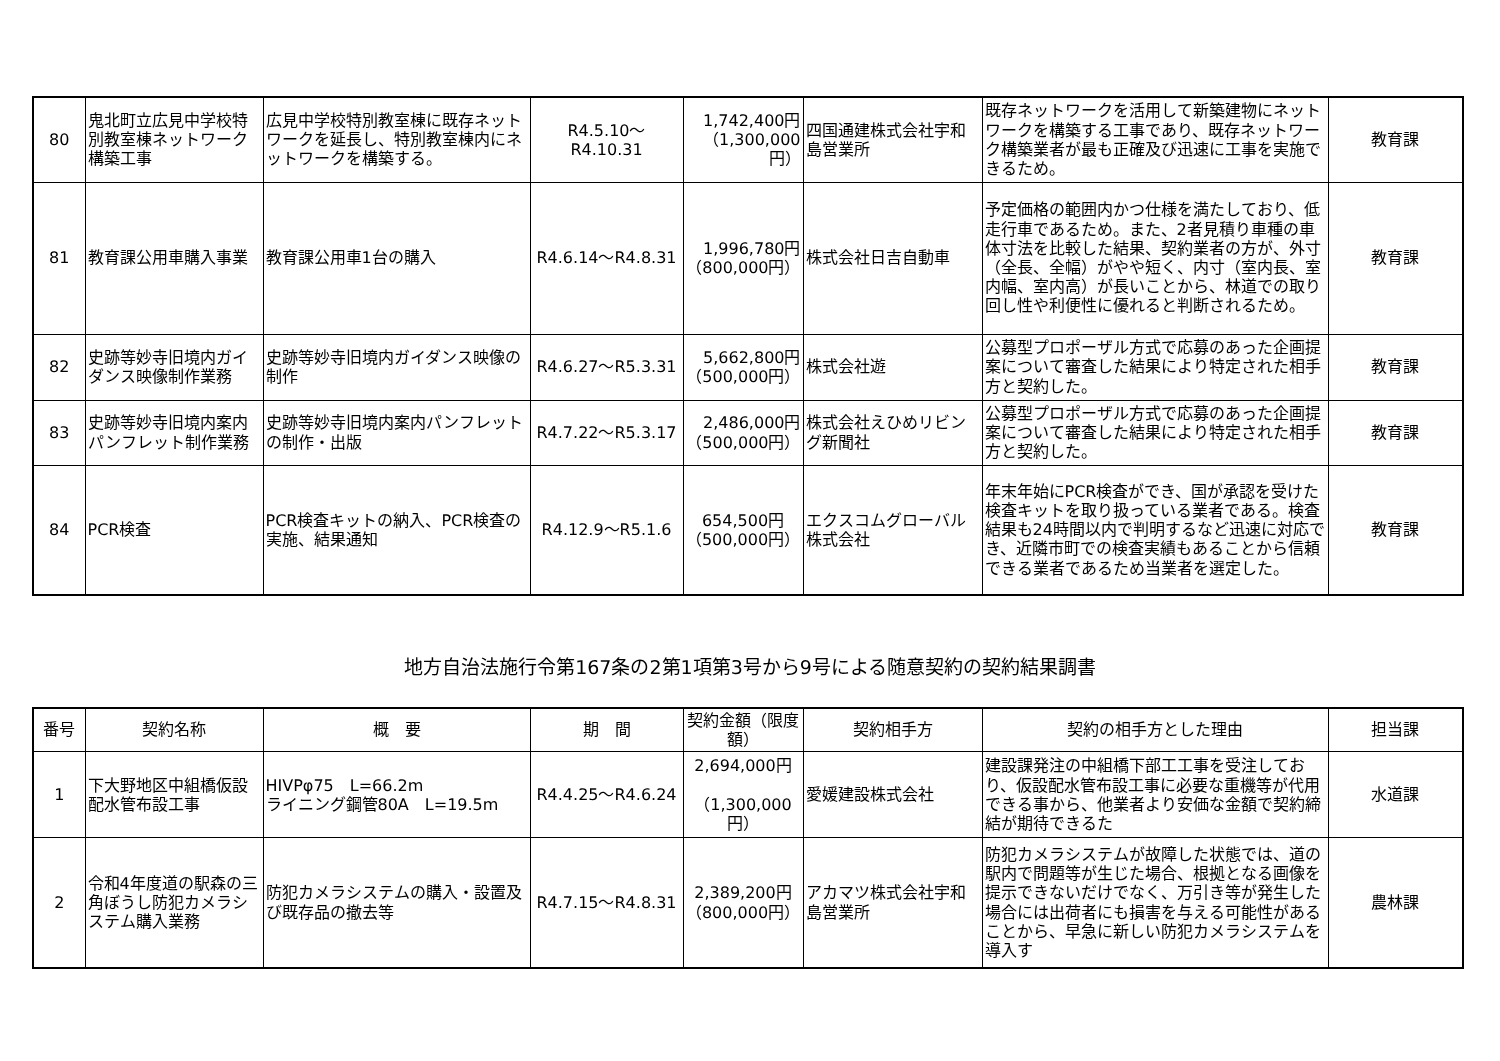| 80 | 鬼北町立広見中学校特別教室棟ネットワーク構築工事 | 広見中学校特別教室棟に既存ネットワークを延長し、特別教室棟内にネットワークを構築する。 | R4.5.10～R4.10.31 | 1,742,400円（1,300,000円） | 四国通建株式会社宇和島営業所 | 既存ネットワークを活用して新築建物にネットワークを構築する工事であり、既存ネットワーク構築業者が最も正確及び迅速に工事を実施できるため。 | 教育課 |
| 81 | 教育課公用車購入事業 | 教育課公用車1台の購入 | R4.6.14～R4.8.31 | 1,996,780円（800,000円） | 株式会社日吉自動車 | 予定価格の範囲内かつ仕様を満たしており、低走行車であるため。また、2者見積り車種の車体寸法を比較した結果、契約業者の方が、外寸（全長、全幅）がやや短く、内寸（室内長、室内幅、室内高）が長いことから、林道での取り回し性や利便性に優れると判断されるため。 | 教育課 |
| 82 | 史跡等妙寺旧境内ガイダンス映像制作業務 | 史跡等妙寺旧境内ガイダンス映像の制作 | R4.6.27～R5.3.31 | 5,662,800円（500,000円） | 株式会社遊 | 公募型プロポーザル方式で応募のあった企画提案について審査した結果により特定された相手方と契約した。 | 教育課 |
| 83 | 史跡等妙寺旧境内案内パンフレット制作業務 | 史跡等妙寺旧境内案内パンフレットの制作・出版 | R4.7.22～R5.3.17 | 2,486,000円（500,000円） | 株式会社えひめリビング新聞社 | 公募型プロポーザル方式で応募のあった企画提案について審査した結果により特定された相手方と契約した。 | 教育課 |
| 84 | PCR検査 | PCR検査キットの納入、PCR検査の実施、結果通知 | R4.12.9～R5.1.6 | 654,500円（500,000円） | エクスコムグローバル株式会社 | 年末年始にPCR検査ができ、国が承認を受けた検査キットを取り扱っている業者である。検査結果も24時間以内で判明するなど迅速に対応でき、近隣市町での検査実績もあることから信頼できる業者であるため当業者を選定した。 | 教育課 |
地方自治法施行令第167条の2第1項第3号から9号による随意契約の契約結果調書
| 番号 | 契約名称 | 概 要 | 期 間 | 契約金額（限度額） | 契約相手方 | 契約の相手方とした理由 | 担当課 |
| --- | --- | --- | --- | --- | --- | --- | --- |
| 1 | 下大野地区中組橋仮設配水管布設工事 | HIVPφ75 L=66.2m ライニング鋼管80A L=19.5m | R4.4.25～R4.6.24 | 2,694,000円 （1,300,000円） | 愛媛建設株式会社 | 建設課発注の中組橋下部工工事を受注しており、仮設配水管布設工事に必要な重機等が代用できる事から、他業者より安価な金額で契約締結が期待できるた | 水道課 |
| 2 | 令和4年度道の駅森の三角ぼうし防犯カメラシステム購入業務 | 防犯カメラシステムの購入・設置及び既存品の撤去等 | R4.7.15～R4.8.31 | 2,389,200円（800,000円） | アカマツ株式会社宇和島営業所 | 防犯カメラシステムが故障した状態では、道の駅内で問題等が生じた場合、根拠となる画像を提示できないだけでなく、万引き等が発生した場合には出荷者にも損害を与える可能性があることから、早急に新しい防犯カメラシステムを導入す | 農林課 |